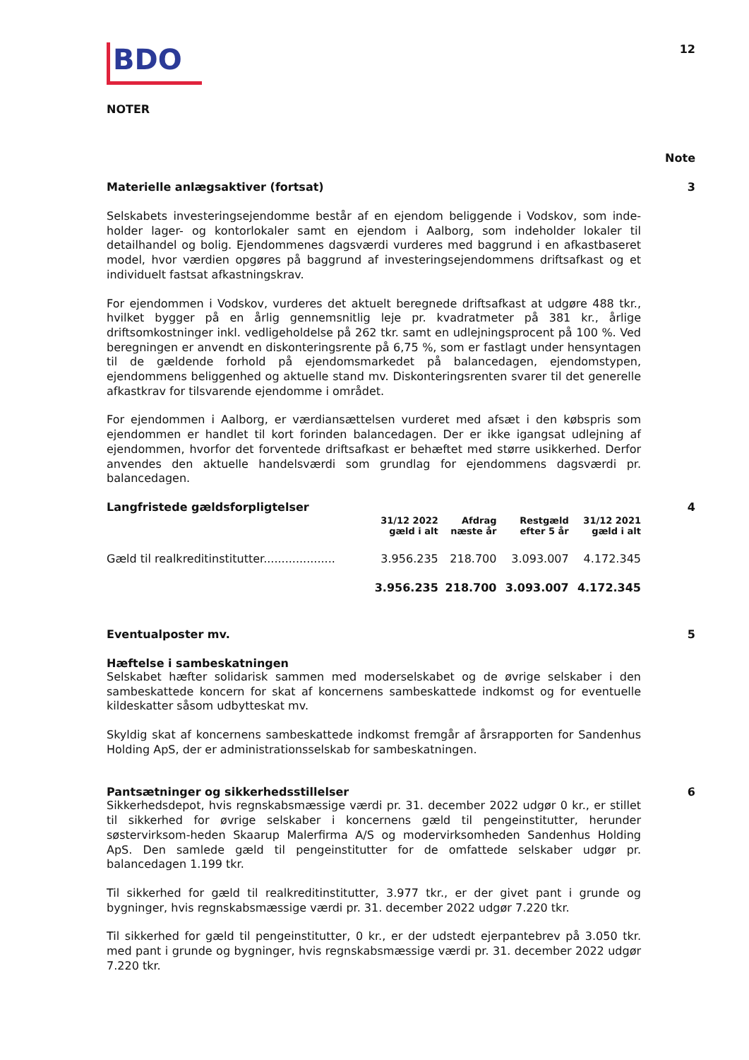BDO
12
NOTER
Note
Materielle anlægsaktiver (fortsat) 3
Selskabets investeringsejendomme består af en ejendom beliggende i Vodskov, som inde-holder lager- og kontorlokaler samt en ejendom i Aalborg, som indeholder lokaler til detailhandel og bolig. Ejendommenes dagsværdi vurderes med baggrund i en afkastbaseret model, hvor værdien opgøres på baggrund af investeringsejendommens driftsafkast og et individuelt fastsat afkastningskrav.
For ejendommen i Vodskov, vurderes det aktuelt beregnede driftsafkast at udgøre 488 tkr., hvilket bygger på en årlig gennemsnitlig leje pr. kvadratmeter på 381 kr., årlige driftsomkostninger inkl. vedligeholdelse på 262 tkr. samt en udlejningsprocent på 100 %. Ved beregningen er anvendt en diskonteringsrente på 6,75 %, som er fastlagt under hensyntagen til de gældende forhold på ejendomsmarkedet på balancedagen, ejendomstypen, ejendommens beliggenhed og aktuelle stand mv. Diskonteringsrenten svarer til det generelle afkastkrav for tilsvarende ejendomme i området.
For ejendommen i Aalborg, er værdiansættelsen vurderet med afsæt i den købspris som ejendommen er handlet til kort forinden balancedagen. Der er ikke igangsat udlejning af ejendommen, hvorfor det forventede driftsafkast er behæftet med større usikkerhed. Derfor anvendes den aktuelle handelsværdi som grundlag for ejendommens dagsværdi pr. balancedagen.
Langfristede gældsforpligtelser 4
| | 31/12 2022 gæld i alt | Afdrag næste år | Restgæld efter 5 år | 31/12 2021 gæld i alt |
| --- | --- | --- | --- | --- |
| Gæld til realkreditinstitutter.................... | 3.956.235 | 218.700 | 3.093.007 | 4.172.345 |
| | 3.956.235 | 218.700 | 3.093.007 | 4.172.345 |
Eventualposter mv. 5
Hæftelse i sambeskatningen
Selskabet hæfter solidarisk sammen med moderselskabet og de øvrige selskaber i den sambeskattede koncern for skat af koncernens sambeskattede indkomst og for eventuelle kildeskatter såsom udbytteskat mv.
Skyldig skat af koncernens sambeskattede indkomst fremgår af årsrapporten for Sandenhus Holding ApS, der er administrationsselskab for sambeskatningen.
Pantsætninger og sikkerhedsstillelser 6
Sikkerhedsdepot, hvis regnskabsmæssige værdi pr. 31. december 2022 udgør 0 kr., er stillet til sikkerhed for øvrige selskaber i koncernens gæld til pengeinstitutter, herunder søstervirksom-heden Skaarup Malerfirma A/S og modervirksomheden Sandenhus Holding ApS. Den samlede gæld til pengeinstitutter for de omfattede selskaber udgør pr. balancedagen 1.199 tkr.
Til sikkerhed for gæld til realkreditinstitutter, 3.977 tkr., er der givet pant i grunde og bygninger, hvis regnskabsmæssige værdi pr. 31. december 2022 udgør 7.220 tkr.
Til sikkerhed for gæld til pengeinstitutter, 0 kr., er der udstedt ejerpantebrev på 3.050 tkr. med pant i grunde og bygninger, hvis regnskabsmæssige værdi pr. 31. december 2022 udgør 7.220 tkr.